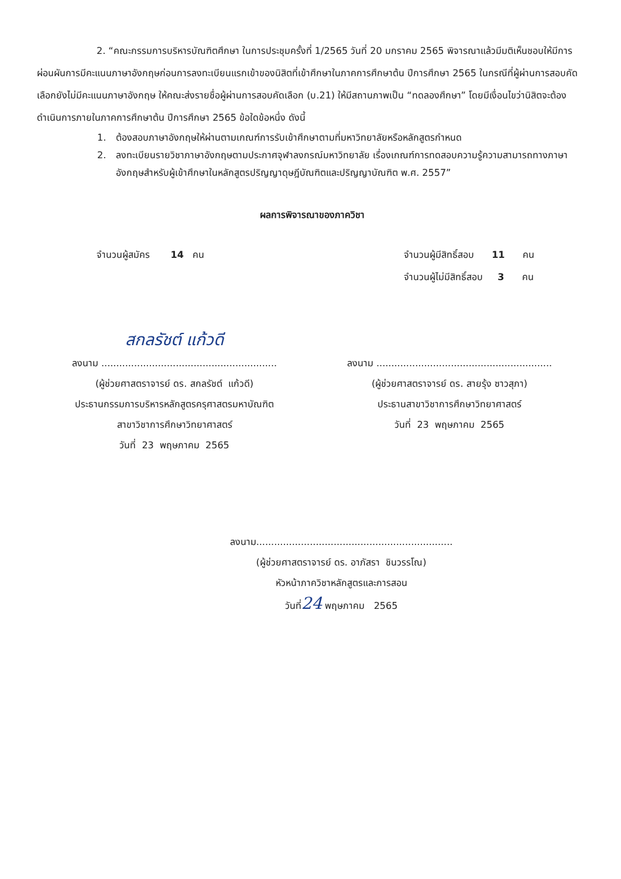2. “คณะกรรมการบริหารบัณฑิตศึกษา ในการประชุมครั้งที่ 1/2565 วันที่ 20 มกราคม 2565 พิจารณาแล้วมีมติเห็นชอบให้มีการผ่อนผันการมีคะแนนภาษาอังกฤษก่อนการลงทะเบียนแรกเข้าของนิสิตที่เข้าศึกษาในภาคการศึกษาต้น ปีการศึกษา 2565 ในกรณีที่ผู้ผ่านการสอบคัดเลือกยังไม่มีคะแนนภาษาอังกฤษ ให้คณะส่งรายชื่อผู้ผ่านการสอบคัดเลือก (บ.21) ให้มีสถานภาพเป็น “ทดลองศึกษา” โดยมีเงื่อนไขว่านิสิตจะต้องดำเนินการภายในภาคการศึกษาต้น ปีการศึกษา 2565 ข้อใดข้อหนึ่ง ดังนี้
1. ต้องสอบภาษาอังกฤษให้ผ่านตามเกณฑ์การรับเข้าศึกษาตามที่มหาวิทยาลัยหรือหลักสูตรกำหนด
2. ลงทะเบียนรายวิชาภาษาอังกฤษตามประกาศจุฬาลงกรณ์มหาวิทยาลัย เรื่องเกณฑ์การทดสอบความรู้ความสามารถทางภาษาอังกฤษสำหรับผู้เข้าศึกษาในหลักสูตรปริญญาดุษฎีบัณฑิตและปริญญาบัณฑิต พ.ศ. 2557”
ผลการพิจารณาของภาควิชา
จำนวนผู้สมัคร 14 คน จำนวนผู้มีสิทธิ์สอบ 11 คน
จำนวนผู้ไม่มีสิทธิ์สอบ 3 คน
สกลรัชต์ แก้วดี
ลงนาม ...........................................................
(ผู้ช่วยศาสตราจารย์ ดร. สกลรัชต์ แก้วดี)
ประธานกรรมการบริหารหลักสูตรครุศาสตรมหาบัณฑิต
สาขาวิชาการศึกษาวิทยาศาสตร์
วันที่ 23 พฤษภาคม 2565
ลงนาม ...........................................................
(ผู้ช่วยศาสตราจารย์ ดร. สายรุ้ง ซาวสุภา)
ประธานสาขาวิชาการศึกษาวิทยาศาสตร์
วันที่ 23 พฤษภาคม 2565
ลงนาม..................................................................
(ผู้ช่วยศาสตราจารย์ ดร. อาภัสรา ชินวรรโณ)
หัวหน้าภาควิชาหลักสูตรและการสอน
วันที่24 พฤษภาคม 2565